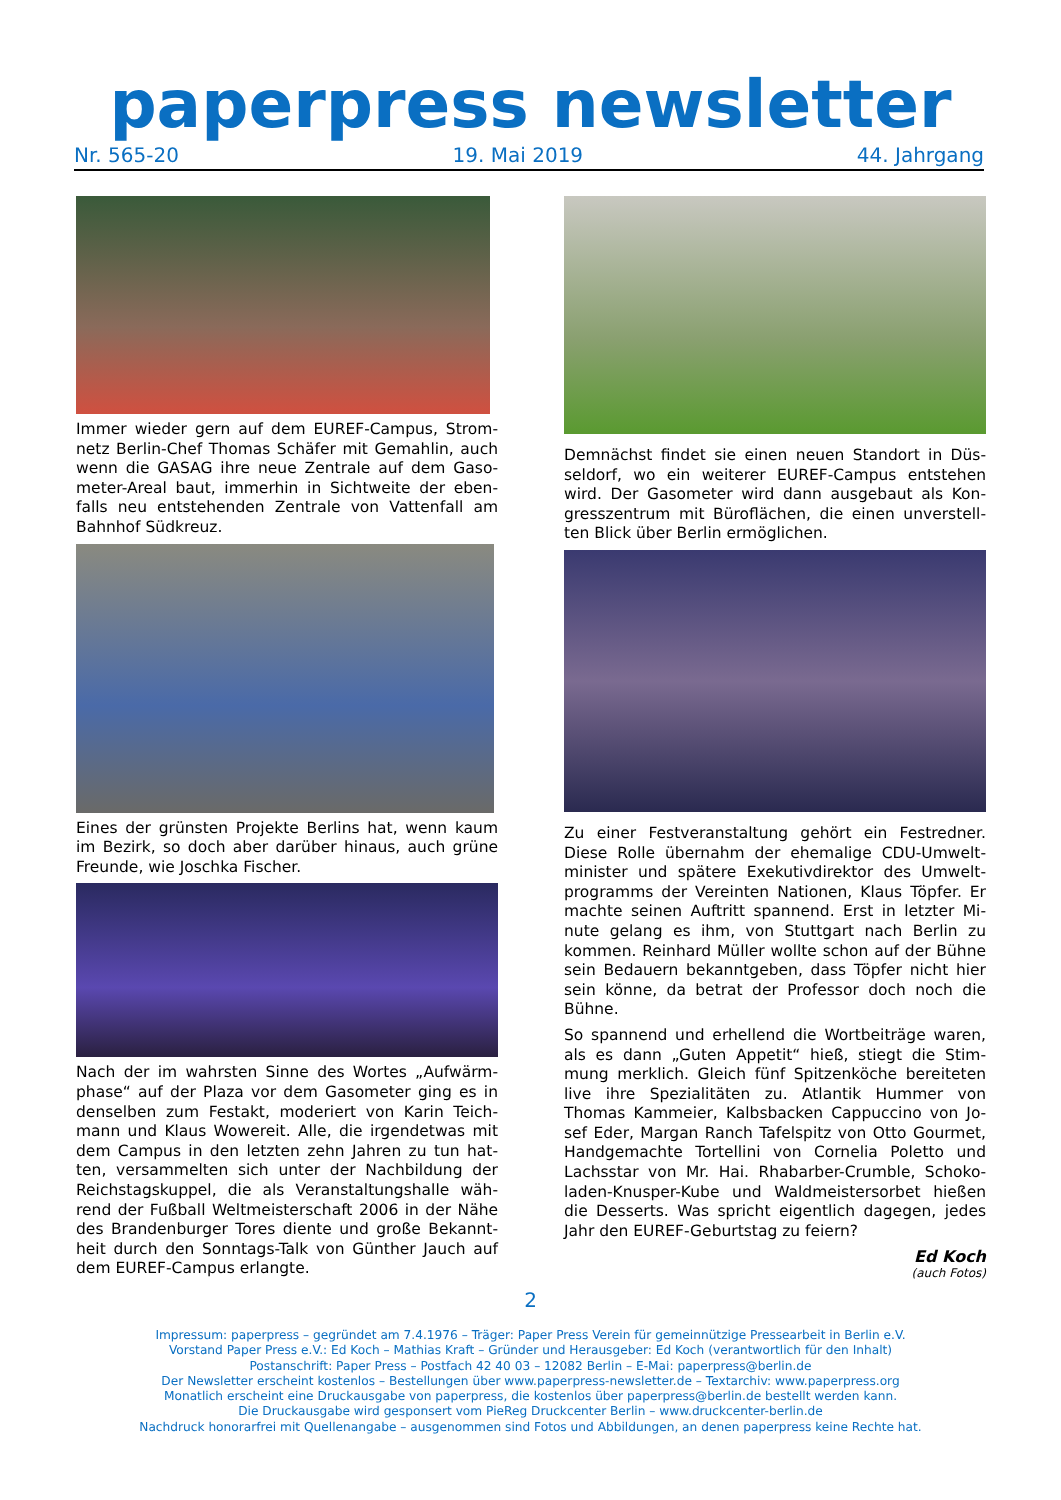paperpress newsletter
Nr. 565-20 19. Mai 2019 44. Jahrgang
Immer wieder gern auf dem EUREF-Campus, Strom­netz Berlin-Chef Thomas Schäfer mit Gemahlin, auch wenn die GASAG ihre neue Zentrale auf dem Gaso­meter-Areal baut, immerhin in Sichtweite der eben­falls neu entstehenden Zentrale von Vattenfall am Bahnhof Südkreuz.
Eines der grünsten Projekte Berlins hat, wenn kaum im Bezirk, so doch aber darüber hinaus, auch grüne Freunde, wie Joschka Fischer.
Nach der im wahrsten Sinne des Wortes „Aufwärm­phase“ auf der Plaza vor dem Gasometer ging es in denselben zum Festakt, moderiert von Karin Teich­mann und Klaus Wowereit. Alle, die irgendetwas mit dem Campus in den letzten zehn Jahren zu tun hat­ten, versammelten sich unter der Nachbildung der Reichstagskuppel, die als Veranstaltungshalle wäh­rend der Fußball Weltmeisterschaft 2006 in der Nähe des Brandenburger Tores diente und große Bekannt­heit durch den Sonntags-Talk von Günther Jauch auf dem EUREF-Campus erlangte.
Demnächst findet sie einen neuen Standort in Düs­seldorf, wo ein weiterer EUREF-Campus entstehen wird. Der Gasometer wird dann ausgebaut als Kon­gresszentrum mit Büroflächen, die einen unverstell­ten Blick über Berlin ermöglichen.
Zu einer Festveranstaltung gehört ein Festredner. Diese Rolle übernahm der ehemalige CDU-Umwelt­minister und spätere Exekutivdirektor des Umwelt­programms der Vereinten Nationen, Klaus Töpfer. Er machte seinen Auftritt spannend. Erst in letzter Mi­nute gelang es ihm, von Stuttgart nach Berlin zu kommen. Reinhard Müller wollte schon auf der Bühne sein Bedauern bekanntgeben, dass Töpfer nicht hier sein könne, da betrat der Professor doch noch die Bühne.
So spannend und erhellend die Wortbeiträge waren, als es dann „Guten Appetit“ hieß, stiegt die Stim­mung merklich. Gleich fünf Spitzenköche bereiteten live ihre Spezialitäten zu. Atlantik Hummer von Thomas Kammeier, Kalbsbacken Cappuccino von Jo­sef Eder, Margan Ranch Tafelspitz von Otto Gourmet, Handgemachte Tortellini von Cornelia Poletto und Lachsstar von Mr. Hai. Rhabarber-Crumble, Schoko­laden-Knusper-Kube und Waldmeistersorbet hießen die Desserts. Was spricht eigentlich dagegen, jedes Jahr den EUREF-Geburtstag zu feiern?
Ed Koch
(auch Fotos)
2
Impressum: paperpress – gegründet am 7.4.1976 – Träger: Paper Press Verein für gemeinnützige Pressearbeit in Berlin e.V.
Vorstand Paper Press e.V.: Ed Koch – Mathias Kraft – Gründer und Herausgeber: Ed Koch (verantwortlich für den Inhalt)
Postanschrift: Paper Press – Postfach 42 40 03 – 12082 Berlin – E-Mai: paperpress@berlin.de
Der Newsletter erscheint kostenlos – Bestellungen über www.paperpress-newsletter.de – Textarchiv: www.paperpress.org
Monatlich erscheint eine Druckausgabe von paperpress, die kostenlos über paperpress@berlin.de bestellt werden kann.
Die Druckausgabe wird gesponsert vom PieReg Druckcenter Berlin – www.druckcenter-berlin.de
Nachdruck honorarfrei mit Quellenangabe – ausgenommen sind Fotos und Abbildungen, an denen paperpress keine Rechte hat.